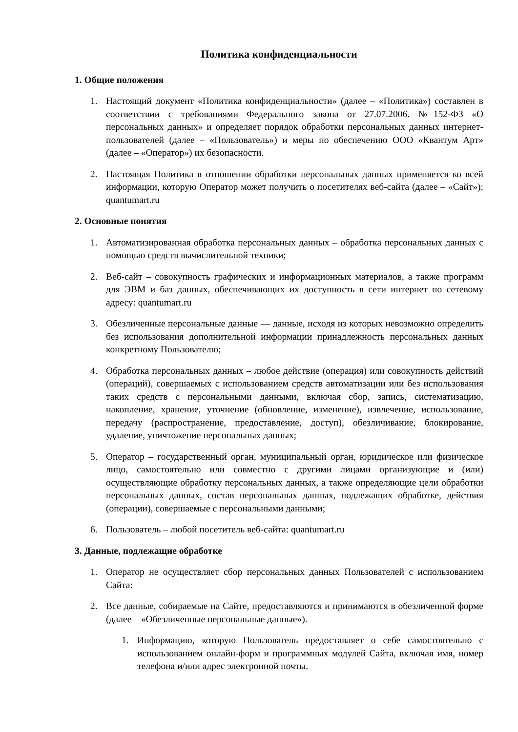Политика конфиденциальности
1. Общие положения
1. Настоящий документ «Политика конфиденциальности» (далее – «Политика») составлен в соответствии с требованиями Федерального закона от 27.07.2006. №152-ФЗ «О персональных данных» и определяет порядок обработки персональных данных интернет-пользователей (далее – «Пользователь») и меры по обеспечению ООО «Квантум Арт» (далее – «Оператор») их безопасности.
2. Настоящая Политика в отношении обработки персональных данных применяется ко всей информации, которую Оператор может получить о посетителях веб-сайта (далее – «Сайт»): quantumart.ru
2. Основные понятия
1. Автоматизированная обработка персональных данных – обработка персональных данных с помощью средств вычислительной техники;
2. Веб-сайт – совокупность графических и информационных материалов, а также программ для ЭВМ и баз данных, обеспечивающих их доступность в сети интернет по сетевому адресу: quantumart.ru
3. Обезличенные персональные данные — данные, исходя из которых невозможно определить без использования дополнительной информации принадлежность персональных данных конкретному Пользователю;
4. Обработка персональных данных – любое действие (операция) или совокупность действий (операций), совершаемых с использованием средств автоматизации или без использования таких средств с персональными данными, включая сбор, запись, систематизацию, накопление, хранение, уточнение (обновление, изменение), извлечение, использование, передачу (распространение, предоставление, доступ), обезличивание, блокирование, удаление, уничтожение персональных данных;
5. Оператор – государственный орган, муниципальный орган, юридическое или физическое лицо, самостоятельно или совместно с другими лицами организующие и (или) осуществляющие обработку персональных данных, а также определяющие цели обработки персональных данных, состав персональных данных, подлежащих обработке, действия (операции), совершаемые с персональными данными;
6. Пользователь – любой посетитель веб-сайта: quantumart.ru
3. Данные, подлежащие обработке
1. Оператор не осуществляет сбор персональных данных Пользователей с использованием Сайта:
2. Все данные, собираемые на Сайте, предоставляются и принимаются в обезличенной форме (далее – «Обезличенные персональные данные»).
1. Информацию, которую Пользователь предоставляет о себе самостоятельно с использованием онлайн-форм и программных модулей Сайта, включая имя, номер телефона и/или адрес электронной почты.